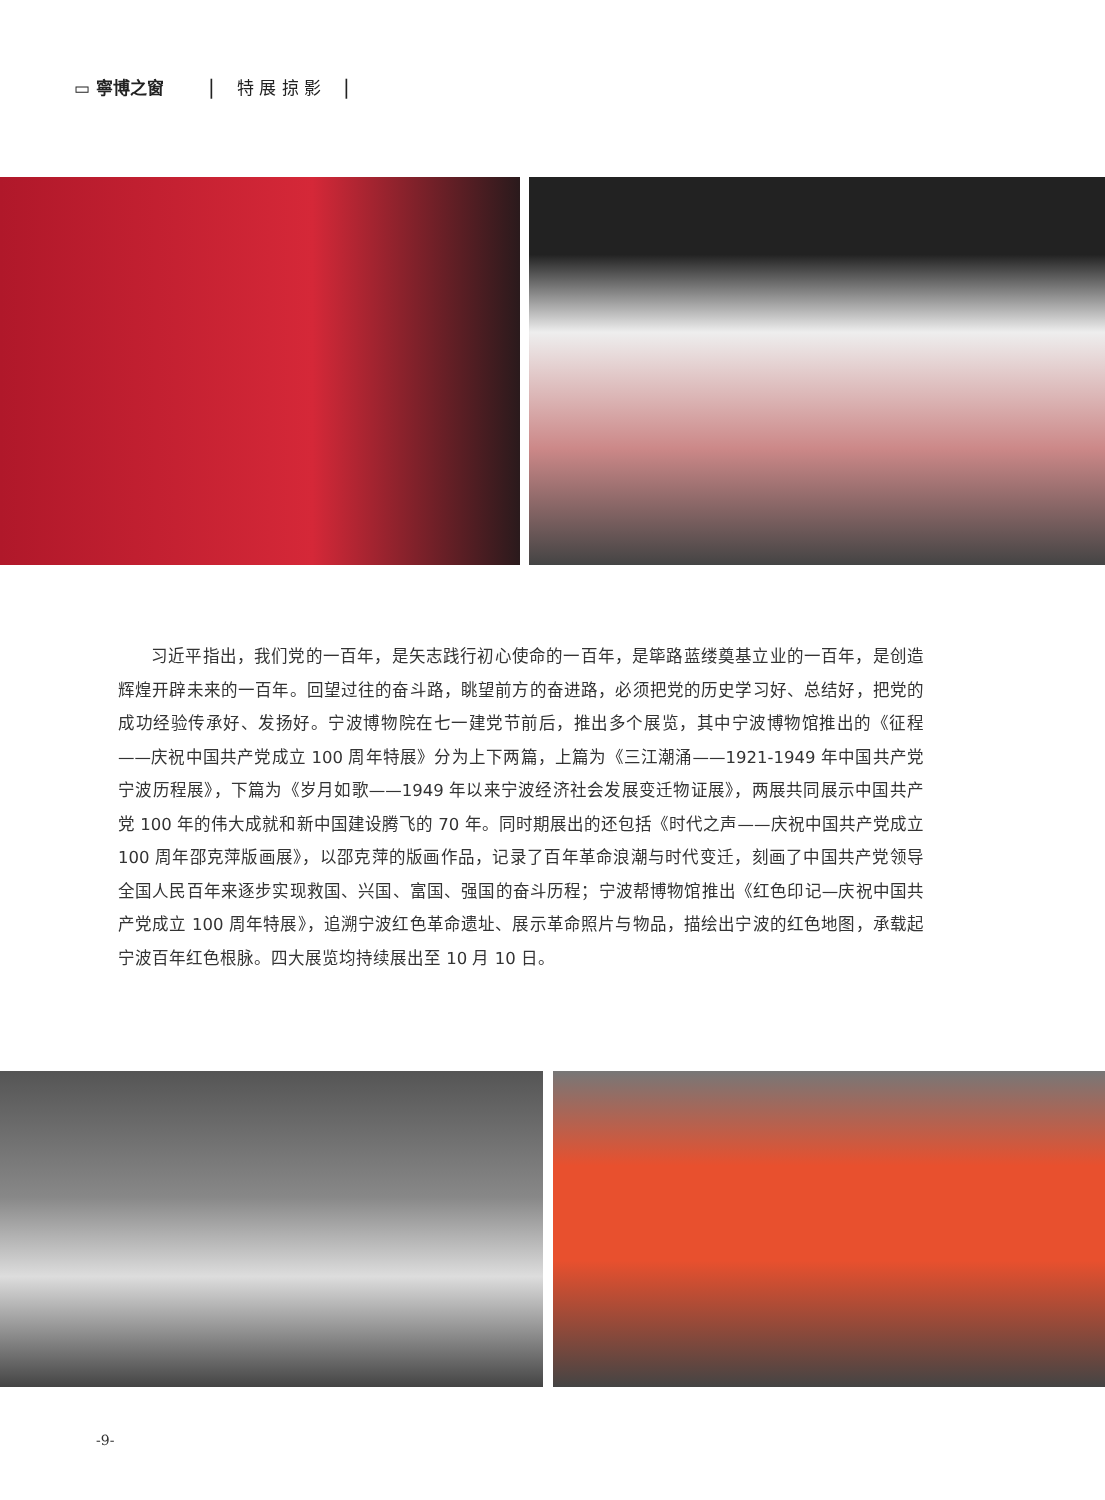▭ 寧博之窗 | 特 展 掠 影 |
习近平指出，我们党的一百年，是矢志践行初心使命的一百年，是筚路蓝缕奠基立业的一百年，是创造辉煌开辟未来的一百年。回望过往的奋斗路，眺望前方的奋进路，必须把党的历史学习好、总结好，把党的成功经验传承好、发扬好。宁波博物院在七一建党节前后，推出多个展览，其中宁波博物馆推出的《征程——庆祝中国共产党成立 100 周年特展》分为上下两篇，上篇为《三江潮涌——1921-1949 年中国共产党宁波历程展》，下篇为《岁月如歌——1949 年以来宁波经济社会发展变迁物证展》，两展共同展示中国共产党 100 年的伟大成就和新中国建设腾飞的 70 年。同时期展出的还包括《时代之声——庆祝中国共产党成立 100 周年邵克萍版画展》，以邵克萍的版画作品，记录了百年革命浪潮与时代变迁，刻画了中国共产党领导全国人民百年来逐步实现救国、兴国、富国、强国的奋斗历程；宁波帮博物馆推出《红色印记—庆祝中国共产党成立 100 周年特展》，追溯宁波红色革命遗址、展示革命照片与物品，描绘出宁波的红色地图，承载起宁波百年红色根脉。四大展览均持续展出至 10 月 10 日。
-9-